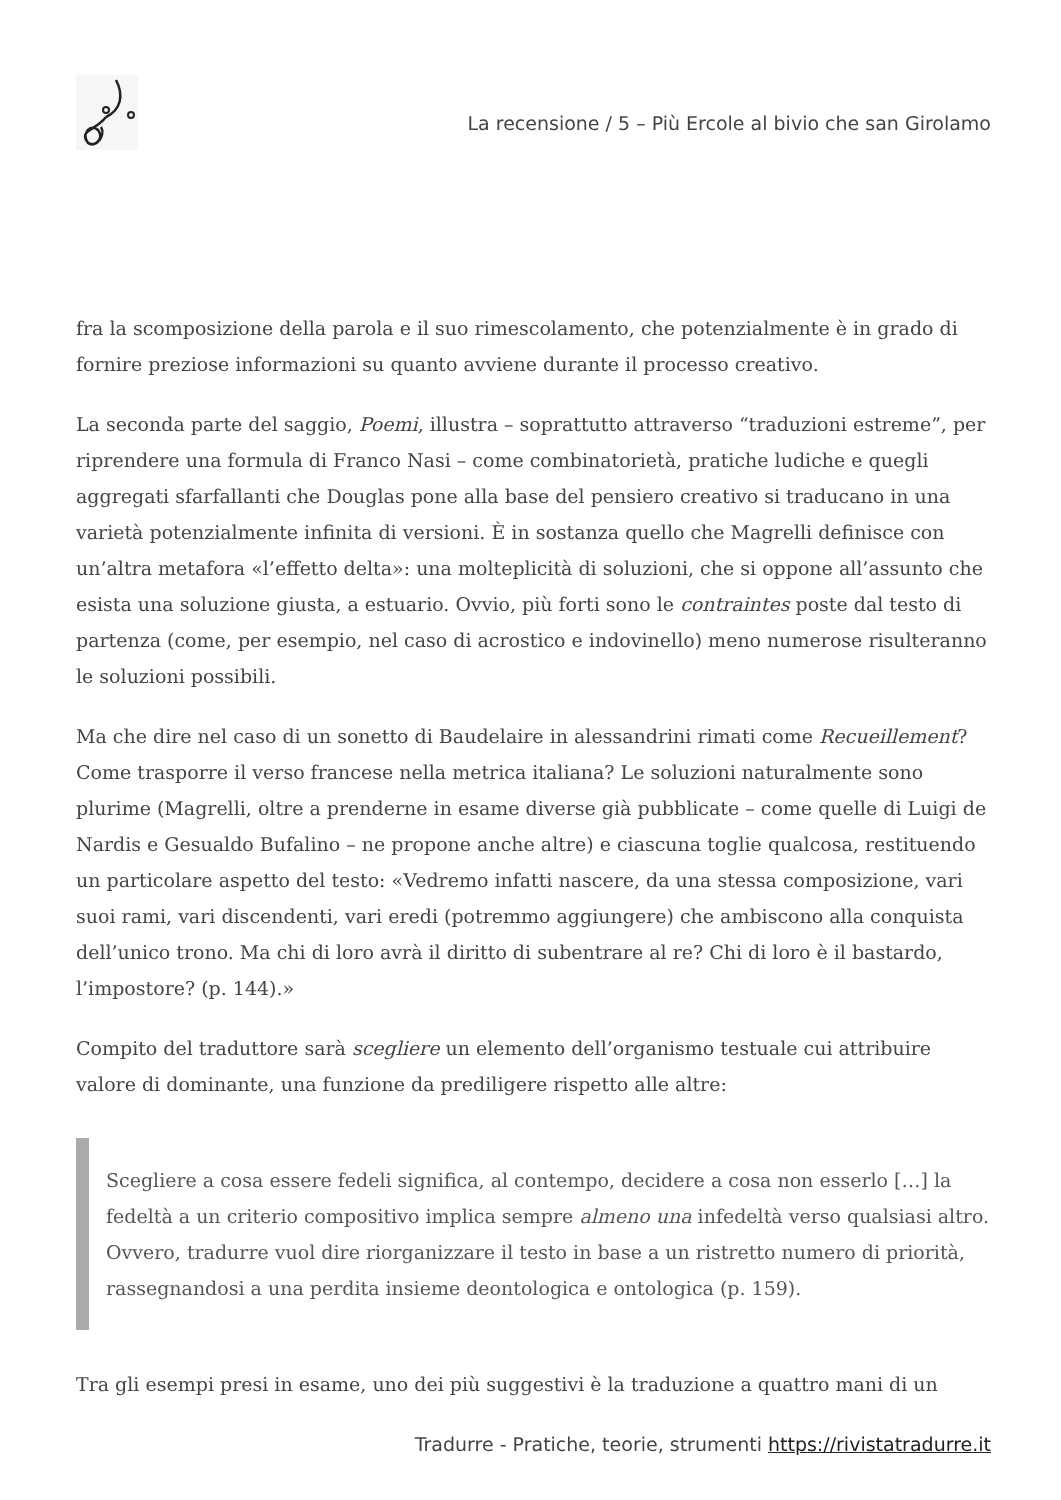La recensione / 5 – Più Ercole al bivio che san Girolamo
fra la scomposizione della parola e il suo rimescolamento, che potenzialmente è in grado di fornire preziose informazioni su quanto avviene durante il processo creativo.
La seconda parte del saggio, Poemi, illustra – soprattutto attraverso “traduzioni estreme”, per riprendere una formula di Franco Nasi – come combinatorietà, pratiche ludiche e quegli aggregati sfarfallanti che Douglas pone alla base del pensiero creativo si traducano in una varietà potenzialmente infinita di versioni. È in sostanza quello che Magrelli definisce con un’altra metafora «l’effetto delta»: una molteplicità di soluzioni, che si oppone all’assunto che esista una soluzione giusta, a estuario. Ovvio, più forti sono le contraintes poste dal testo di partenza (come, per esempio, nel caso di acrostico e indovinello) meno numerose risulteranno le soluzioni possibili.
Ma che dire nel caso di un sonetto di Baudelaire in alessandrini rimati come Recueillement? Come trasporre il verso francese nella metrica italiana? Le soluzioni naturalmente sono plurime (Magrelli, oltre a prenderne in esame diverse già pubblicate – come quelle di Luigi de Nardis e Gesualdo Bufalino – ne propone anche altre) e ciascuna toglie qualcosa, restituendo un particolare aspetto del testo: «Vedremo infatti nascere, da una stessa composizione, vari suoi rami, vari discendenti, vari eredi (potremmo aggiungere) che ambiscono alla conquista dell’unico trono. Ma chi di loro avrà il diritto di subentrare al re? Chi di loro è il bastardo, l’impostore? (p. 144).»
Compito del traduttore sarà scegliere un elemento dell’organismo testuale cui attribuire valore di dominante, una funzione da prediligere rispetto alle altre:
Scegliere a cosa essere fedeli significa, al contempo, decidere a cosa non esserlo […] la fedeltà a un criterio compositivo implica sempre almeno una infedeltà verso qualsiasi altro. Ovvero, tradurre vuol dire riorganizzare il testo in base a un ristretto numero di priorità, rassegnandosi a una perdita insieme deontologica e ontologica (p. 159).
Tra gli esempi presi in esame, uno dei più suggestivi è la traduzione a quattro mani di un
Tradurre - Pratiche, teorie, strumenti https://rivistatradurre.it